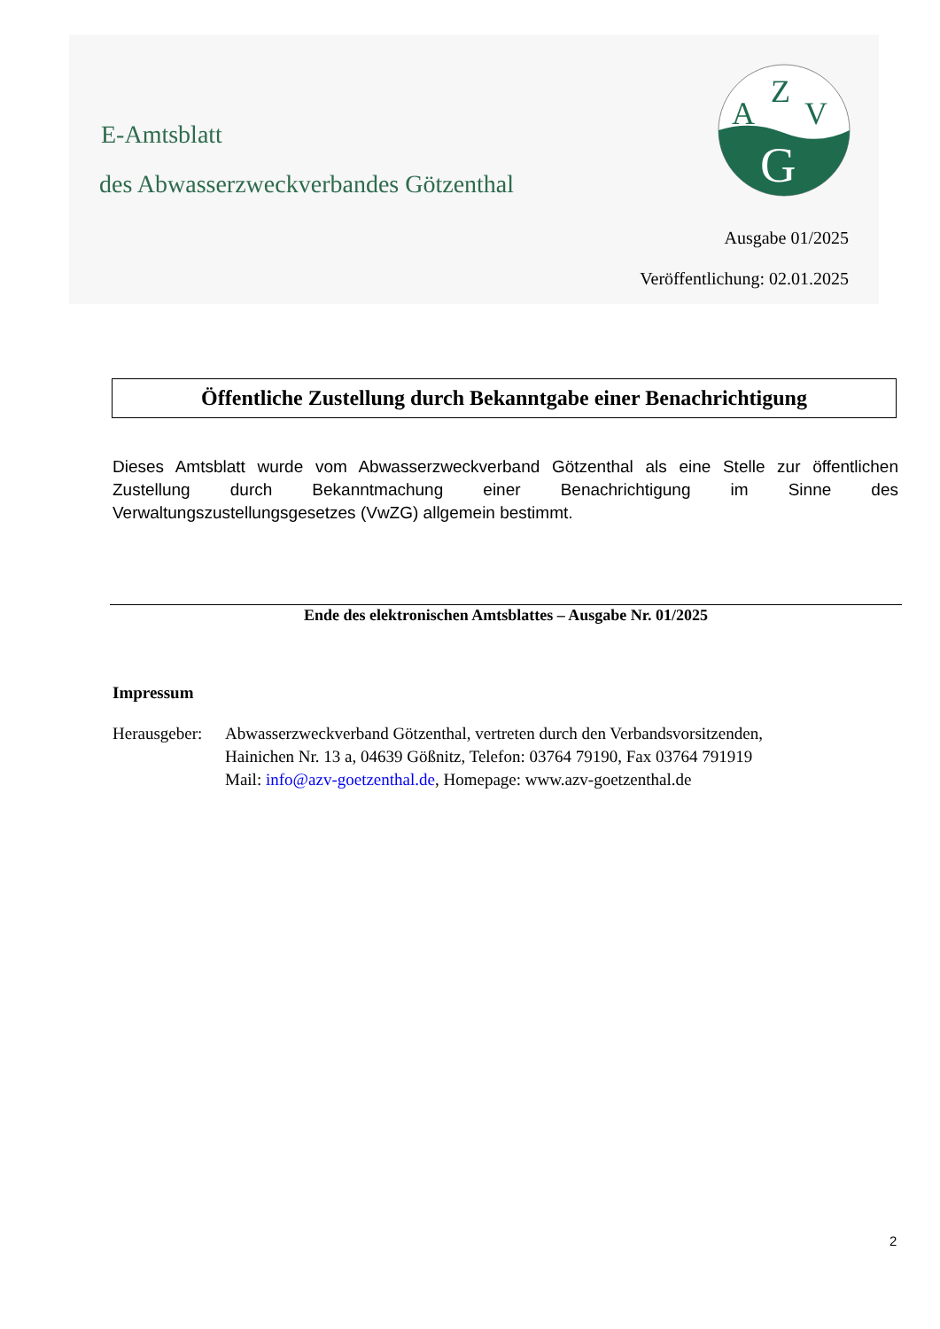E-Amtsblatt
des Abwasserzweckverbandes Götzenthal
A
Z
V
G
Ausgabe 01/2025
Veröffentlichung: 02.01.2025
Öffentliche Zustellung durch Bekanntgabe einer Benachrichtigung
Dieses Amtsblatt wurde vom Abwasserzweckverband Götzenthal als eine Stelle zur öffentlichen Zustellung durch Bekanntmachung einer Benachrichtigung im Sinne des Verwaltungszustellungsgesetzes (VwZG) allgemein bestimmt.
Ende des elektronischen Amtsblattes – Ausgabe Nr. 01/2025
Impressum
Herausgeber:
Abwasserzweckverband Götzenthal, vertreten durch den Verbandsvorsitzenden,
Hainichen Nr. 13 a, 04639 Gößnitz, Telefon: 03764 79190, Fax 03764 791919
Mail: info@azv-goetzenthal.de, Homepage: www.azv-goetzenthal.de
2